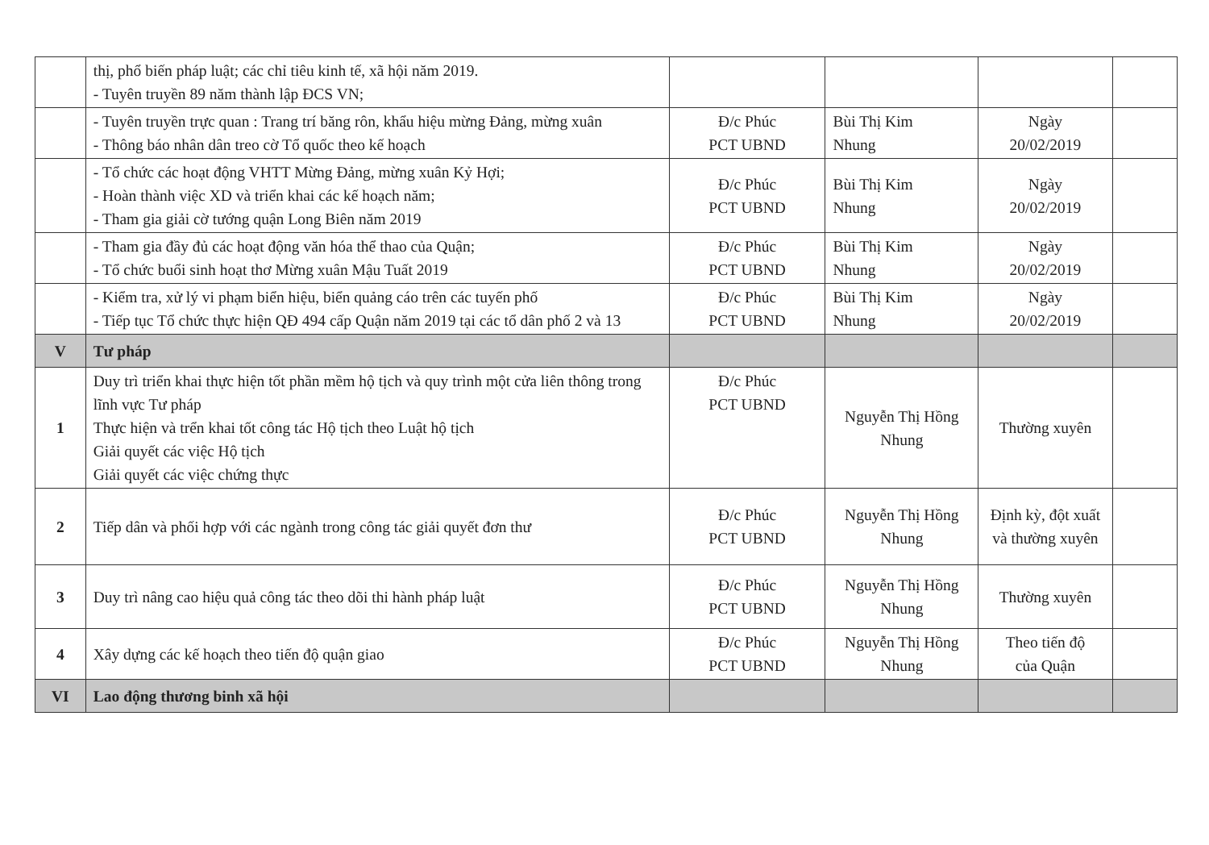| | thị, phổ biến pháp luật; các chỉ tiêu kinh tế, xã hội năm 2019. - Tuyên truyền 89 năm thành lập ĐCS VN; | | | | |
| | - Tuyên truyền trực quan : Trang trí băng rôn, khẩu hiệu mừng Đảng, mừng xuân - Thông báo nhân dân treo cờ Tổ quốc theo kế hoạch | Đ/c Phúc PCT UBND | Bùi Thị Kim Nhung | Ngày 20/02/2019 | |
| | - Tổ chức các hoạt động VHTT Mừng Đảng, mừng xuân Kỷ Hợi; - Hoàn thành việc XD và triển khai các kế hoạch năm; - Tham gia giải cờ tướng quận Long Biên năm 2019 | Đ/c Phúc PCT UBND | Bùi Thị Kim Nhung | Ngày 20/02/2019 | |
| | - Tham gia đầy đủ các hoạt động văn hóa thể thao của Quận; - Tổ chức buổi sinh hoạt thơ Mừng xuân Mậu Tuất 2019 | Đ/c Phúc PCT UBND | Bùi Thị Kim Nhung | Ngày 20/02/2019 | |
| | - Kiểm tra, xử lý vi phạm biển hiệu, biển quảng cáo trên các tuyến phố - Tiếp tục Tổ chức thực hiện QĐ 494 cấp Quận năm 2019 tại các tổ dân phố 2 và 13 | Đ/c Phúc PCT UBND | Bùi Thị Kim Nhung | Ngày 20/02/2019 | |
| V | Tư pháp | | | | |
| 1 | Duy trì triển khai thực hiện tốt phần mềm hộ tịch và quy trình một cửa liên thông trong lĩnh vực Tư pháp Thực hiện và trển khai tốt công tác Hộ tịch theo Luật hộ tịch Giải quyết các việc Hộ tịch Giải quyết các việc chứng thực | Đ/c Phúc PCT UBND | Nguyễn Thị Hồng Nhung | Thường xuyên | |
| 2 | Tiếp dân và phối hợp với các ngành trong công tác giải quyết đơn thư | Đ/c Phúc PCT UBND | Nguyễn Thị Hồng Nhung | Định kỳ, đột xuất và thường xuyên | |
| 3 | Duy trì nâng cao hiệu quả công tác theo dõi thi hành pháp luật | Đ/c Phúc PCT UBND | Nguyễn Thị Hồng Nhung | Thường xuyên | |
| 4 | Xây dựng các kế hoạch theo tiến độ quận giao | Đ/c Phúc PCT UBND | Nguyễn Thị Hồng Nhung | Theo tiến độ của Quận | |
| VI | Lao động thương binh xã hội | | | | |